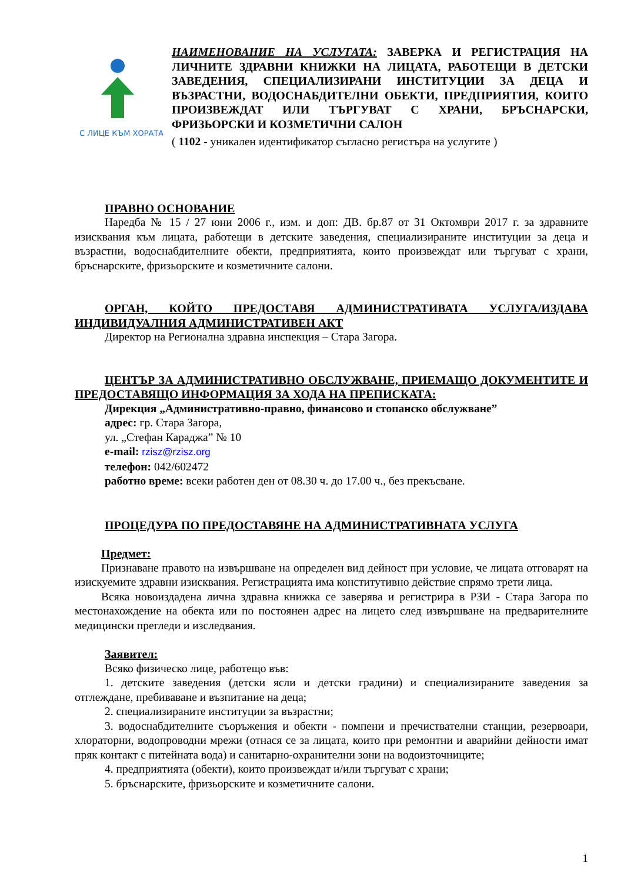С ЛИЦЕ КЪМ ХОРАТА
НАИМЕНОВАНИЕ НА УСЛУГАТА: ЗАВЕРКА И РЕГИСТРАЦИЯ НА ЛИЧНИТЕ ЗДРАВНИ КНИЖКИ НА ЛИЦАТА, РАБОТЕЩИ В ДЕТСКИ ЗАВЕДЕНИЯ, СПЕЦИАЛИЗИРАНИ ИНСТИТУЦИИ ЗА ДЕЦА И ВЪЗРАСТНИ, ВОДОСНАБДИТЕЛНИ ОБЕКТИ, ПРЕДПРИЯТИЯ, КОИТО ПРОИЗВЕЖДАТ ИЛИ ТЪРГУВАТ С ХРАНИ, БРЪСНАРСКИ, ФРИЗЬОРСКИ И КОЗМЕТИЧНИ САЛОН
( 1102 - уникален идентификатор съгласно регистъра на услугите )
ПРАВНО ОСНОВАНИЕ
Наредба № 15 / 27 юни 2006 г., изм. и доп: ДВ. бр.87 от 31 Октомври 2017 г. за здравните изисквания към лицата, работещи в детските заведения, специализираните институции за деца и възрастни, водоснабдителните обекти, предприятията, които произвеждат или търгуват с храни, бръснарските, фризьорските и козметичните салони.
ОРГАН, КОЙТО ПРЕДОСТАВЯ АДМИНИСТРАТИВАТА УСЛУГА/ИЗДАВА ИНДИВИДУАЛНИЯ АДМИНИСТРАТИВЕН АКТ
Директор на Регионална здравна инспекция – Стара Загора.
ЦЕНТЪР ЗА АДМИНИСТРАТИВНО ОБСЛУЖВАНЕ, ПРИЕМАЩО ДОКУМЕНТИТЕ И ПРЕДОСТАВЯЩО ИНФОРМАЦИЯ ЗА ХОДА НА ПРЕПИСКАТА:
Дирекция „Административно-правно, финансово и стопанско обслужване”
адрес: гр. Стара Загора,
ул. „Стефан Караджа” № 10
e-mail: rzisz@rzisz.org
телефон: 042/602472
работно време: всеки работен ден от 08.30 ч. до 17.00 ч., без прекъсване.
ПРОЦЕДУРА ПО ПРЕДОСТАВЯНЕ НА АДМИНИСТРАТИВНАТА УСЛУГА
Предмет:
Признаване правото на извършване на определен вид дейност при условие, че лицата отговарят на изискуемите здравни изисквания. Регистрацията има конститутивно действие спрямо трети лица.
Всяка новоиздадена лична здравна книжка се заверява и регистрира в РЗИ - Стара Загора по местонахождение на обекта или по постоянен адрес на лицето след извършване на предварителните медицински прегледи и изследвания.
Заявител:
Всяко физическо лице, работещо във:
1. детските заведения (детски ясли и детски градини) и специализираните заведения за отглеждане, пребиваване и възпитание на деца;
2. специализираните институции за възрастни;
3. водоснабдителните съоръжения и обекти - помпени и пречиствателни станции, резервоари, хлораторни, водопроводни мрежи (отнася се за лицата, които при ремонтни и аварийни дейности имат пряк контакт с питейната вода) и санитарно-охранителни зони на водоизточниците;
4. предприятията (обекти), които произвеждат и/или търгуват с храни;
5. бръснарските, фризьорските и козметичните салони.
1